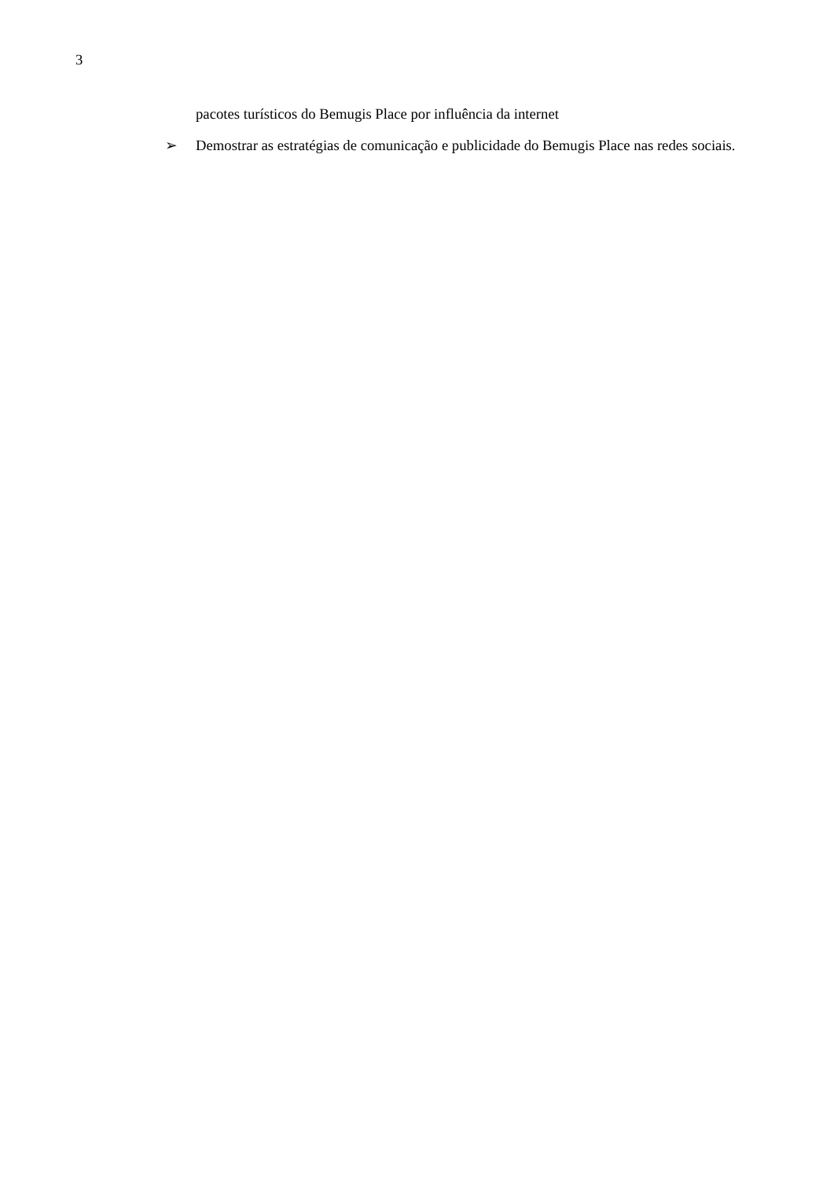3
pacotes turísticos do Bemugis Place por influência da internet
➢ Demostrar as estratégias de comunicação e publicidade do Bemugis Place nas redes sociais.